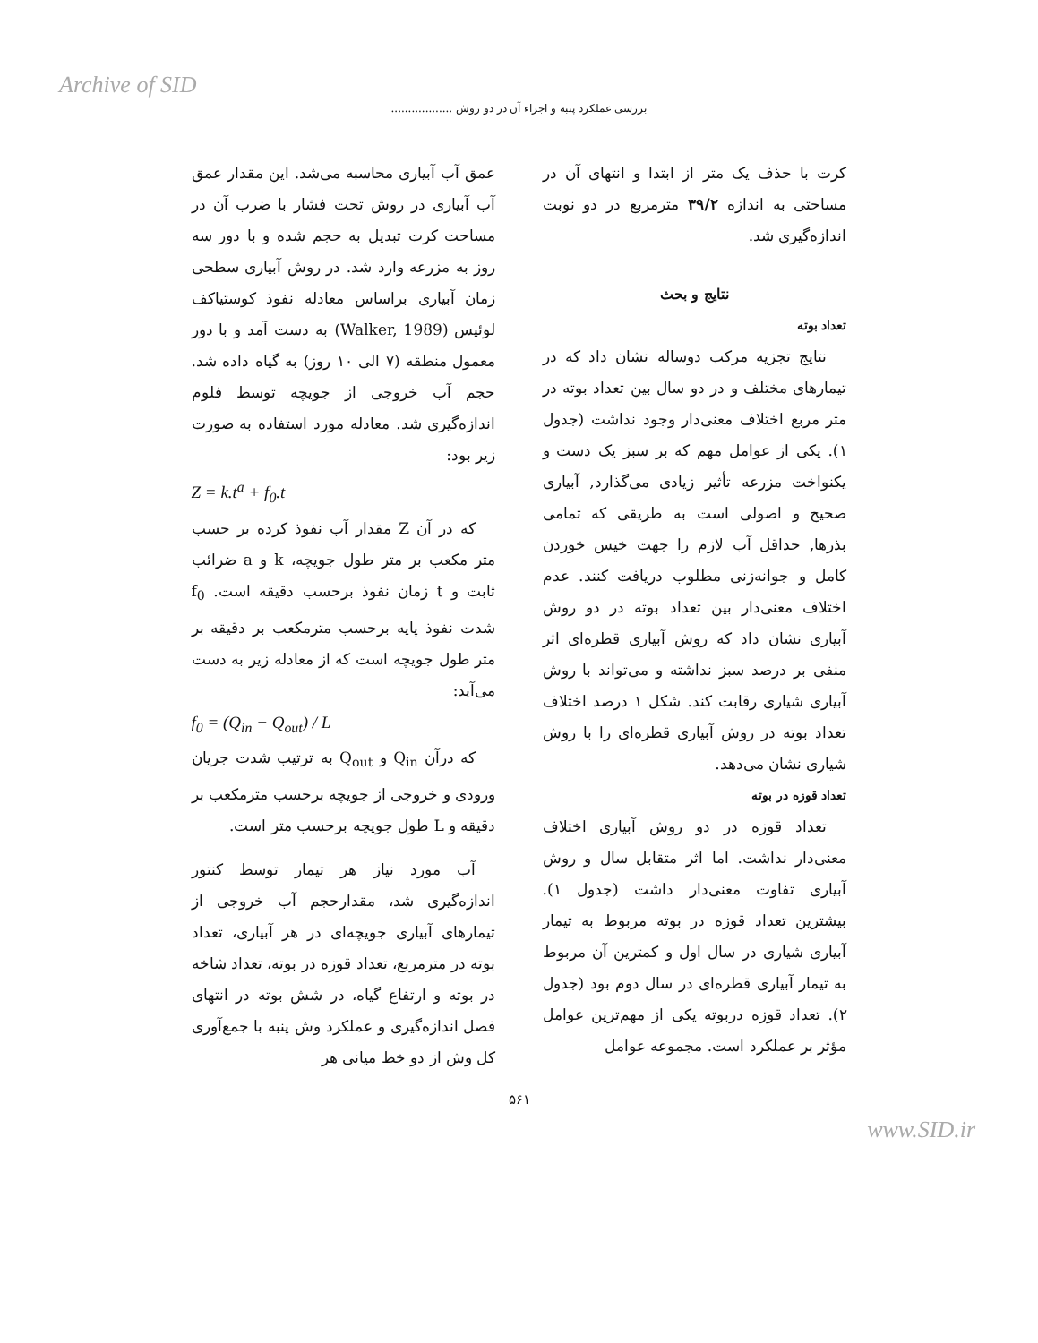Archive of SID
بررسی عملکرد پنبه و اجزاء آن در دو روش ..................
عمق آب آبیاری محاسبه می‌شد. این مقدار عمق آب آبیاری در روش تحت فشار با ضرب آن در مساحت کرت تبدیل به حجم شده و با دور سه روز به مزرعه وارد شد. در روش آبیاری سطحی زمان آبیاری براساس معادله نفوذ کوستیاکف لوئیس (Walker, 1989) به دست آمد و با دور معمول منطقه (۷ الی ۱۰ روز) به گیاه داده شد. حجم آب خروجی از جویچه توسط فلوم اندازه‌گیری شد. معادله مورد استفاده به صورت زیر بود:
Z = k.t<sup>a</sup> + f<sub>0</sub>.t
که در آن Z مقدار آب نفوذ کرده بر حسب متر مکعب بر متر طول جویچه، k و a ضرائب ثابت و t زمان نفوذ برحسب دقیقه است. f<sub>0</sub> شدت نفوذ پایه برحسب مترمکعب بر دقیقه بر متر طول جویچه است که از معادله زیر به دست می‌آید:
f<sub>0</sub> = (Q<sub>in</sub> − Q<sub>out</sub>) / L
که درآن Q<sub>in</sub> و Q<sub>out</sub> به ترتیب شدت جریان ورودی و خروجی از جویچه برحسب مترمکعب بر دقیقه و L طول جویچه برحسب متر است.
آب مورد نیاز هر تیمار توسط کنتور اندازه‌گیری شد، مقدارحجم آب خروجی از تیمارهای آبیاری جویچه‌ای در هر آبیاری، تعداد بوته در مترمربع، تعداد قوزه در بوته، تعداد شاخه در بوته و ارتفاع گیاه، در شش بوته در انتهای فصل اندازه‌گیری و عملکرد وش پنبه با جمع‌آوری کل وش از دو خط میانی هر
کرت با حذف یک متر از ابتدا و انتهای آن در مساحتی به اندازه ۳۹/۲ مترمربع در دو نوبت اندازه‌گیری شد.
نتایج و بحث
تعداد بوته
نتایج تجزیه مرکب دوساله نشان داد که در تیمارهای مختلف و در دو سال بین تعداد بوته در متر مربع اختلاف معنی‌دار وجود نداشت (جدول ۱). یکی از عوامل مهم که بر سبز یک دست و یکنواخت مزرعه تأثیر زیادی می‌گذارد, آبیاری صحیح و اصولی است به طریقی که تمامی بذرها, حداقل آب لازم را جهت خیس خوردن کامل و جوانه‌زنی مطلوب دریافت کنند. عدم اختلاف معنی‌دار بین تعداد بوته در دو روش آبیاری نشان داد که روش آبیاری قطره‌ای اثر منفی بر درصد سبز نداشته و می‌تواند با روش آبیاری شیاری رقابت کند. شکل ۱ درصد اختلاف تعداد بوته در روش آبیاری قطره‌ای را با روش شیاری نشان می‌دهد.
تعداد قوزه در بوته
تعداد قوزه در دو روش آبیاری اختلاف معنی‌دار نداشت. اما اثر متقابل سال و روش آبیاری تفاوت معنی‌دار داشت (جدول ۱). بیشترین تعداد قوزه در بوته مربوط به تیمار آبیاری شیاری در سال اول و کمترین آن مربوط به تیمار آبیاری قطره‌ای در سال دوم بود (جدول ۲). تعداد قوزه دربوته یکی از مهم‌ترین عوامل مؤثر بر عملکرد است. مجموعه عوامل
۵۶۱
www.SID.ir